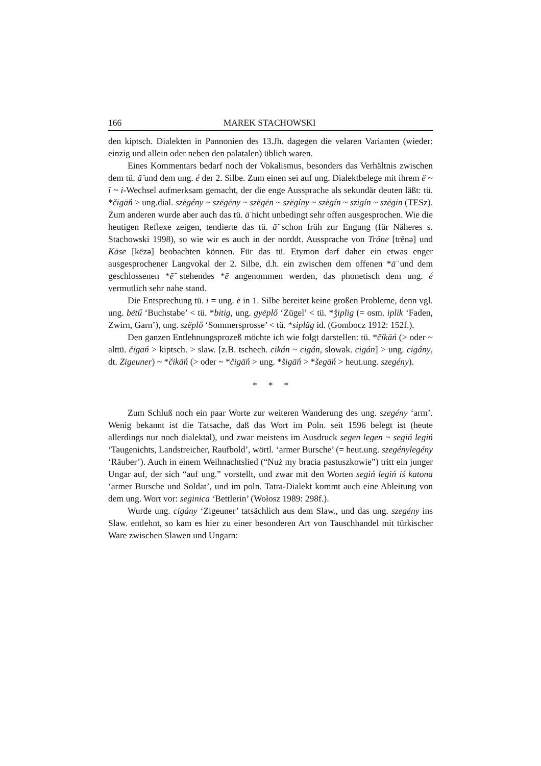166 MAREK STACHOWSKI
den kiptsch. Dialekten in Pannonien des 13.Jh. dagegen die velaren Varianten (wieder: einzig und allein oder neben den palatalen) üblich waren.
Eines Kommentars bedarf noch der Vokalismus, besonders das Verhältnis zwischen dem tü. ā̈ und dem ung. é der 2. Silbe. Zum einen sei auf ung. Dialektbelege mit ihrem ë ~ ī ~ i-Wechsel aufmerksam gemacht, der die enge Aussprache als sekundär deuten läßt: tü. *čigā̈ń > ung.dial. szëgény ~ szëgëny ~ szëgën ~ szëgíny ~ szëgín ~ szigín ~ szëgin (TESz). Zum anderen wurde aber auch das tü. ā̈ nicht unbedingt sehr offen ausgesprochen. Wie die heutigen Reflexe zeigen, tendierte das tü. ā̈ schon früh zur Engung (für Näheres s. Stachowski 1998), so wie wir es auch in der norddt. Aussprache von Träne [trēnə] und Käse [kēzə] beobachten können. Für das tü. Etymon darf daher ein etwas enger ausgesprochener Langvokal der 2. Silbe, d.h. ein zwischen dem offenen *ā̈ und dem geschlossenen *ē̆ stehendes *ē angenommen werden, das phonetisch dem ung. é vermutlich sehr nahe stand.
Die Entsprechung tü. i = ung. ë in 1. Silbe bereitet keine großen Probleme, denn vgl. ung. bëtű ‘Buchstabe’ < tü. *bitig, ung. gyëplő ‘Zügel’ < tü. *ǯiplig (= osm. iplik ‘Faden, Zwirn, Garn’), ung. szëplő ‘Sommersprosse’ < tü. *sipläg id. (Gombocz 1912: 152f.).
Den ganzen Entlehnungsprozeß möchte ich wie folgt darstellen: tü. *čïkāń (> oder ~ alttü. čïgāń > kiptsch. > slaw. [z.B. tschech. cikán ~ cigán, slowak. cigán] > ung. cigány, dt. Zigeuner) ~ *čikā̈ń (> oder ~ *čigā̈ń > ung. *šigā̈ń > *šegā̈ń > heut.ung. szegény).
* * *
Zum Schluß noch ein paar Worte zur weiteren Wanderung des ung. szegény ‘arm’. Wenig bekannt ist die Tatsache, daß das Wort im Poln. seit 1596 belegt ist (heute allerdings nur noch dialektal), und zwar meistens im Ausdruck segen legen ~ segiń legiń ‘Taugenichts, Landstreicher, Raufbold’, wörtl. ‘armer Bursche’ (= heut.ung. szegénylegény ‘Räuber’). Auch in einem Weihnachtslied (“Nuż my bracia pastuszkowie”) tritt ein junger Ungar auf, der sich “auf ung.” vorstellt, und zwar mit den Worten segiń legiń iś katona ‘armer Bursche und Soldat’, und im poln. Tatra-Dialekt kommt auch eine Ableitung von dem ung. Wort vor: seginica ‘Bettlerin’ (Wołosz 1989: 298f.).
Wurde ung. cigány ‘Zigeuner’ tatsächlich aus dem Slaw., und das ung. szegény ins Slaw. entlehnt, so kam es hier zu einer besonderen Art von Tauschhandel mit türkischer Ware zwischen Slawen und Ungarn: